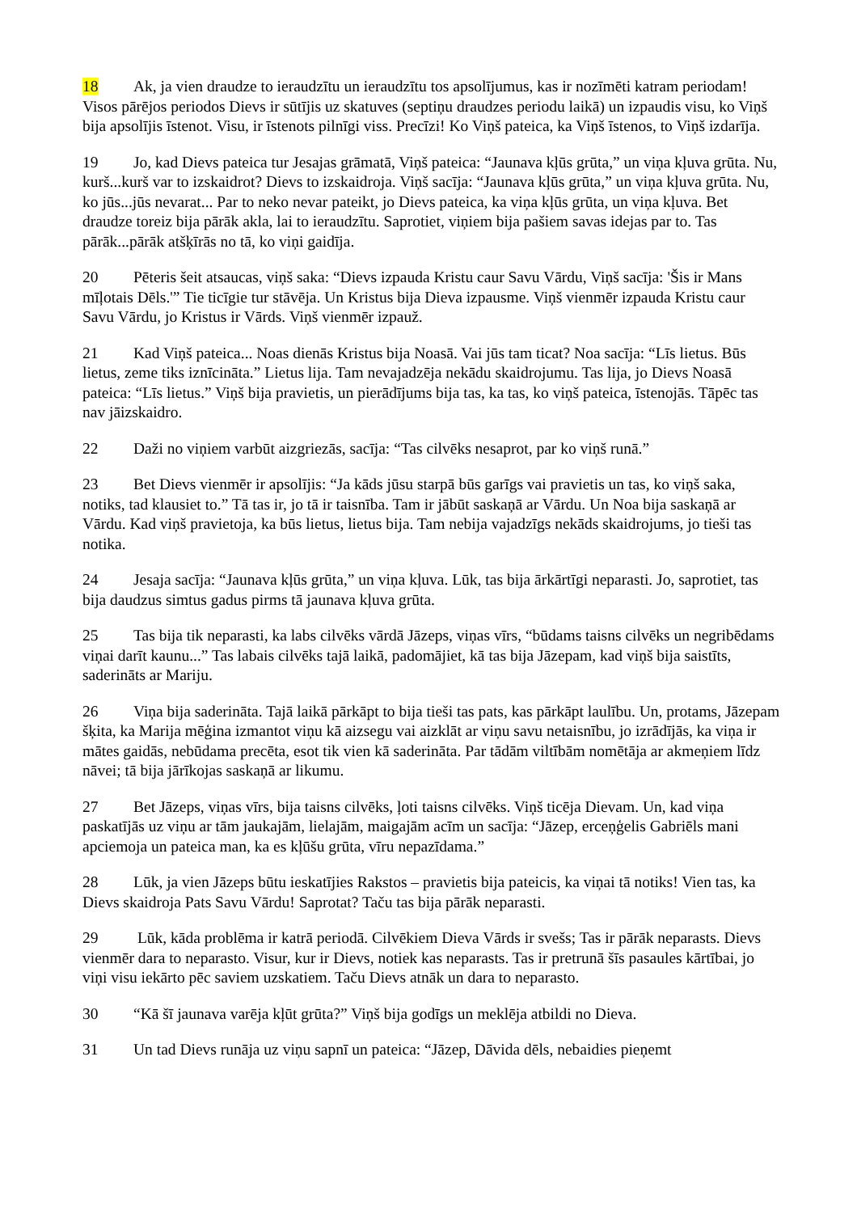18 Ak, ja vien draudze to ieraudzītu un ieraudzītu tos apsolījumus, kas ir nozīmēti katram periodam! Visos pārējos periodos Dievs ir sūtījis uz skatuves (septiņu draudzes periodu laikā) un izpaudis visu, ko Viņš bija apsolījis īstenot. Visu, ir īstenots pilnīgi viss. Precīzi! Ko Viņš pateica, ka Viņš īstenos, to Viņš izdarīja.
19 Jo, kad Dievs pateica tur Jesajas grāmatā, Viņš pateica: “Jaunava kļūs grūta,” un viņa kļuva grūta. Nu, kurš...kurš var to izskaidrot? Dievs to izskaidroja. Viņš sacīja: “Jaunava kļūs grūta,” un viņa kļuva grūta. Nu, ko jūs...jūs nevarat... Par to neko nevar pateikt, jo Dievs pateica, ka viņa kļūs grūta, un viņa kļuva. Bet draudze toreiz bija pārāk akla, lai to ieraudzītu. Saprotiet, viņiem bija pašiem savas idejas par to. Tas pārāk...pārāk atšķīrās no tā, ko viņi gaidīja.
20 Pēteris šeit atsaucas, viņš saka: “Dievs izpauda Kristu caur Savu Vārdu, Viņš sacīja: 'Šis ir Mans mīļotais Dēls.'” Tie ticīgie tur stāvēja. Un Kristus bija Dieva izpausme. Viņš vienmēr izpauda Kristu caur Savu Vārdu, jo Kristus ir Vārds. Viņš vienmēr izpauž.
21 Kad Viņš pateica... Noas dienās Kristus bija Noasā. Vai jūs tam ticat? Noa sacīja: “Līs lietus. Būs lietus, zeme tiks iznīcināta.” Lietus lija. Tam nevajadzēja nekādu skaidrojumu. Tas lija, jo Dievs Noasā pateica: “Līs lietus.” Viņš bija pravietis, un pierādījums bija tas, ka tas, ko viņš pateica, īstenojās. Tāpēc tas nav jāizskaidro.
22 Daži no viņiem varbūt aizgriezās, sacīja: “Tas cilvēks nesaprot, par ko viņš runā.”
23 Bet Dievs vienmēr ir apsolījis: “Ja kāds jūsu starpā būs garīgs vai pravietis un tas, ko viņš saka, notiks, tad klausiet to.” Tā tas ir, jo tā ir taisnība. Tam ir jābūt saskaņā ar Vārdu. Un Noa bija saskaņā ar Vārdu. Kad viņš pravietoja, ka būs lietus, lietus bija. Tam nebija vajadzīgs nekāds skaidrojums, jo tieši tas notika.
24 Jesaja sacīja: “Jaunava kļūs grūta,” un viņa kļuva. Lūk, tas bija ārkārtīgi neparasti. Jo, saprotiet, tas bija daudzus simtus gadus pirms tā jaunava kļuva grūta.
25 Tas bija tik neparasti, ka labs cilvēks vārdā Jāzeps, viņas vīrs, “būdams taisns cilvēks un negribēdams viņai darīt kaunu...” Tas labais cilvēks tajā laikā, padomājiet, kā tas bija Jāzepam, kad viņš bija saistīts, saderināts ar Mariju.
26 Viņa bija saderināta. Tajā laikā pārkāpt to bija tieši tas pats, kas pārkāpt laulību. Un, protams, Jāzepam šķita, ka Marija mēģina izmantot viņu kā aizsegu vai aizklāt ar viņu savu netaisnību, jo izrādījās, ka viņa ir mātes gaidās, nebūdama precēta, esot tik vien kā saderināta. Par tādām viltībām nomētāja ar akmeņiem līdz nāvei; tā bija jārīkojas saskaņā ar likumu.
27 Bet Jāzeps, viņas vīrs, bija taisns cilvēks, ļoti taisns cilvēks. Viņš ticēja Dievam. Un, kad viņa paskatījās uz viņu ar tām jaukajām, lielajām, maigajām acīm un sacīja: “Jāzep, erceņģelis Gabriēls mani apciemoja un pateica man, ka es kļūšu grūta, vīru nepazīdama.”
28 Lūk, ja vien Jāzeps būtu ieskatījies Rakstos – pravietis bija pateicis, ka viņai tā notiks! Vien tas, ka Dievs skaidroja Pats Savu Vārdu! Saprotat? Taču tas bija pārāk neparasti.
29 Lūk, kāda problēma ir katrā periodā. Cilvēkiem Dieva Vārds ir svešs; Tas ir pārāk neparasts. Dievs vienmēr dara to neparasto. Visur, kur ir Dievs, notiek kas neparasts. Tas ir pretrunā šīs pasaules kārtībai, jo viņi visu iekārto pēc saviem uzskatiem. Taču Dievs atnāk un dara to neparasto.
30 “Kā šī jaunava varēja kļūt grūta?” Viņš bija godīgs un meklēja atbildi no Dieva.
31 Un tad Dievs runāja uz viņu sapnī un pateica: “Jāzep, Dāvida dēls, nebaidies pieņemt